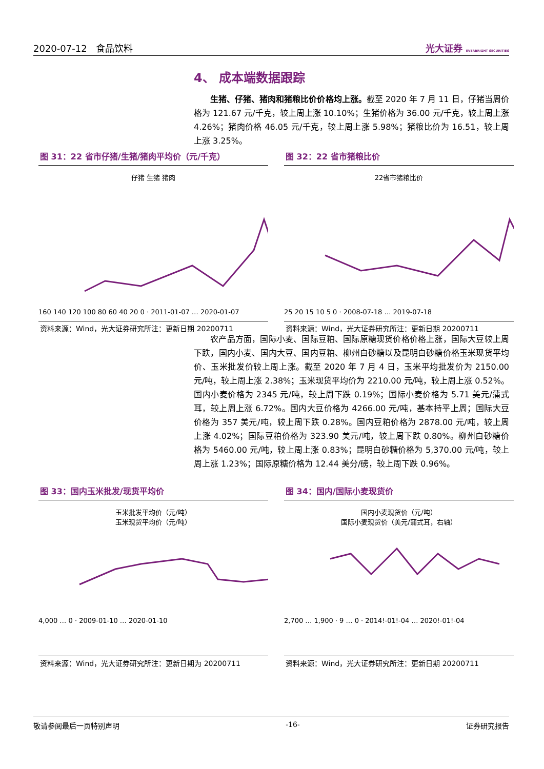2020-07-12 食品饮料 光大证券 EVERBRIGHT SECURITIES
4、 成本端数据跟踪
  生猪、仔猪、猪肉和猪粮比价价格均上涨。截至 2020 年 7 月 11 日，仔猪当周价格为 121.67 元/千克，较上周上涨 10.10%；生猪价格为 36.00 元/千克，较上周上涨 4.26%；猪肉价格 46.05 元/千克，较上周上涨 5.98%；猪粮比价为 16.51，较上周上涨 3.25%。
图 31：22 省市仔猪/生猪/猪肉平均价（元/千克）
仔猪 生猪 猪肉
160 140 120 100 80 60 40 20 0 · 2011-01-07 … 2020-01-07
资料来源：Wind，光大证券研究所注：更新日期 20200711
图 32：22 省市猪粮比价
22省市猪粮比价
25 20 15 10 5 0 · 2008-07-18 … 2019-07-18
资料来源：Wind，光大证券研究所注：更新日期 20200711
  农产品方面，国际小麦、国际豆粕、国际原糖现货价格价格上涨，国际大豆较上周下跌，国内小麦、国内大豆、国内豆粕、柳州白砂糖以及昆明白砂糖价格玉米现货平均价、玉米批发价较上周上涨。截至 2020 年 7 月 4 日，玉米平均批发价为 2150.00 元/吨，较上周上涨 2.38%；玉米现货平均价为 2210.00 元/吨，较上周上涨 0.52%。国内小麦价格为 2345 元/吨，较上周下跌 0.19%；国际小麦价格为 5.71 美元/蒲式耳，较上周上涨 6.72%。国内大豆价格为 4266.00 元/吨，基本持平上周；国际大豆价格为 357 美元/吨，较上周下跌 0.28%。国内豆粕价格为 2878.00 元/吨，较上周上涨 4.02%；国际豆粕价格为 323.90 美元/吨，较上周下跌 0.80%。柳州白砂糖价格为 5460.00 元/吨，较上周上涨 0.83%；昆明白砂糖价格为 5,370.00 元/吨，较上周上涨 1.23%；国际原糖价格为 12.44 美分/磅，较上周下跌 0.96%。
图 33：国内玉米批发/现货平均价
玉米批发平均价（元/吨）
玉米现货平均价（元/吨）
4,000 … 0 · 2009-01-10 … 2020-01-10
资料来源：Wind，光大证券研究所注：更新日期为 20200711
图 34：国内/国际小麦现货价
国内小麦现货价（元/吨）
国际小麦现货价（美元/蒲式耳，右轴）
2,700 … 1,900 · 9 … 0 · 2014!-01!-04 … 2020!-01!-04
资料来源：Wind，光大证券研究所注：更新日期 20200711
敬请参阅最后一页特别声明 -16- 证券研究报告